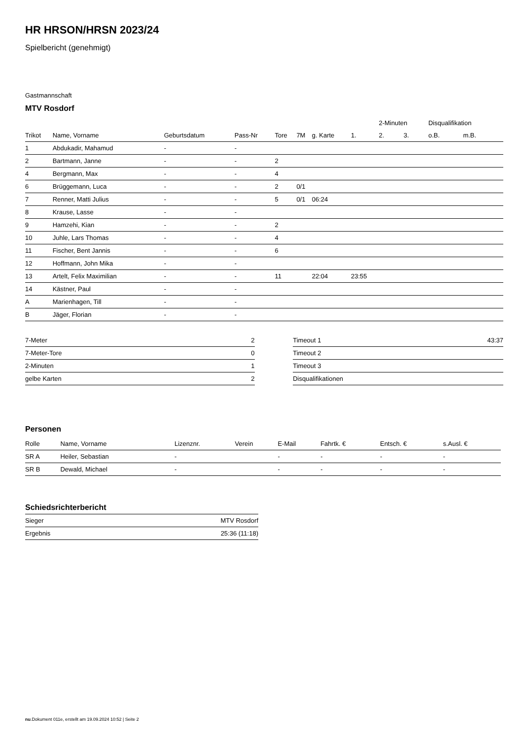HR HRSON/HRSN 2023/24
Spielbericht (genehmigt)
Gastmannschaft
MTV Rosdorf
| | | | | | | | | 2-Minuten | | | Disqualifikation | |
| --- | --- | --- | --- | --- | --- | --- | --- | --- | --- | --- | --- | --- |
| Trikot | Name, Vorname | Geburtsdatum | Pass-Nr | Tore | 7M | g. Karte | 1. | 2. | 3. | | o.B. | m.B. |
| 1 | Abdukadir, Mahamud | - | - | | | | | | | | | |
| 2 | Bartmann, Janne | - | - | 2 | | | | | | | | |
| 4 | Bergmann, Max | - | - | 4 | | | | | | | | |
| 6 | Brüggemann, Luca | - | - | 2 | 0/1 | | | | | | | |
| 7 | Renner, Matti Julius | - | - | 5 | 0/1 | 06:24 | | | | | | |
| 8 | Krause, Lasse | - | - | | | | | | | | | |
| 9 | Hamzehi, Kian | - | - | 2 | | | | | | | | |
| 10 | Juhle, Lars Thomas | - | - | 4 | | | | | | | | |
| 11 | Fischer, Bent Jannis | - | - | 6 | | | | | | | | |
| 12 | Hoffmann, John Mika | - | - | | | | | | | | | |
| 13 | Artelt, Felix Maximilian | - | - | 11 | | 22:04 | 23:55 | | | | | |
| 14 | Kästner, Paul | - | - | | | | | | | | | |
| A | Marienhagen, Till | - | - | | | | | | | | | |
| B | Jäger, Florian | - | - | | | | | | | | | |
| 7-Meter | 2 |
| 7-Meter-Tore | 0 |
| 2-Minuten | 1 |
| gelbe Karten | 2 |
| Timeout 1 | 43:37 |
| Timeout 2 | |
| Timeout 3 | |
| Disqualifikationen | |
Personen
| Rolle | Name, Vorname | Lizenznr. | Verein | E-Mail | Fahrtk. € | Entsch. € | s.Ausl. € |
| --- | --- | --- | --- | --- | --- | --- | --- |
| SR A | Heiler, Sebastian | - | | - | - | - | - |
| SR B | Dewald, Michael | - | | - | - | - | - |
Schiedsrichterbericht
| Sieger | MTV Rosdorf |
| Ergebnis | 25:36 (11:18) |
nu.Dokument 011e, erstellt am 19.09.2024 10:52 | Seite 2